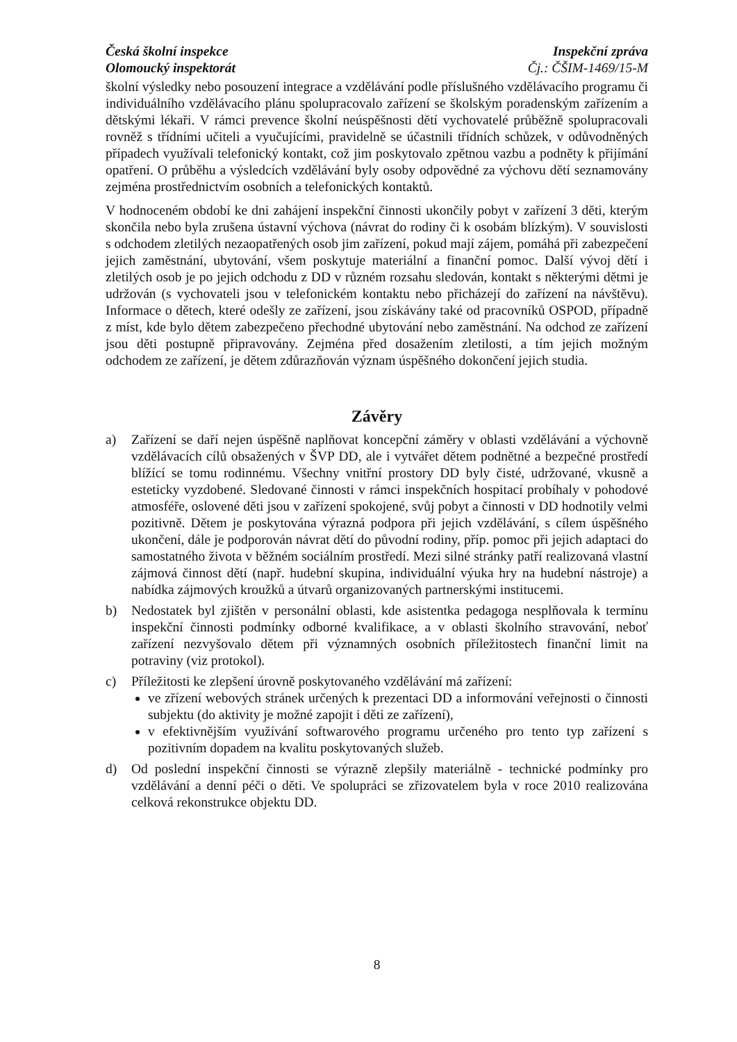Česká školní inspekce
Olomoucký inspektorát
Inspekční zpráva
Čj.: ČŠIM-1469/15-M
školní výsledky nebo posouzení integrace a vzdělávání podle příslušného vzdělávacího programu či individuálního vzdělávacího plánu spolupracovalo zařízení se školským poradenským zařízením a dětskými lékaři. V rámci prevence školní neúspěšnosti dětí vychovatelé průběžně spolupracovali rovněž s třídními učiteli a vyučujícími, pravidelně se účastnili třídních schůzek, v odůvodněných případech využívali telefonický kontakt, což jim poskytovalo zpětnou vazbu a podněty k přijímání opatření. O průběhu a výsledcích vzdělávání byly osoby odpovědné za výchovu dětí seznamovány zejména prostřednictvím osobních a telefonických kontaktů.
V hodnoceném období ke dni zahájení inspekční činnosti ukončily pobyt v zařízení 3 děti, kterým skončila nebo byla zrušena ústavní výchova (návrat do rodiny či k osobám blízkým). V souvislosti s odchodem zletilých nezaopatřených osob jim zařízení, pokud mají zájem, pomáhá při zabezpečení jejich zaměstnání, ubytování, všem poskytuje materiální a finanční pomoc. Další vývoj dětí i zletilých osob je po jejich odchodu z DD v různém rozsahu sledován, kontakt s některými dětmi je udržován (s vychovateli jsou v telefonickém kontaktu nebo přicházejí do zařízení na návštěvu). Informace o dětech, které odešly ze zařízení, jsou získávány také od pracovníků OSPOD, případně z míst, kde bylo dětem zabezpečeno přechodné ubytování nebo zaměstnání. Na odchod ze zařízení jsou děti postupně připravovány. Zejména před dosažením zletilosti, a tím jejich možným odchodem ze zařízení, je dětem zdůrazňován význam úspěšného dokončení jejich studia.
Závěry
a) Zařízení se daří nejen úspěšně naplňovat koncepční záměry v oblasti vzdělávání a výchovně vzdělávacích cílů obsažených v ŠVP DD, ale i vytvářet dětem podnětné a bezpečné prostředí blížící se tomu rodinnému. Všechny vnitřní prostory DD byly čisté, udržované, vkusně a esteticky vyzdobené. Sledované činnosti v rámci inspekčních hospitací probíhaly v pohodové atmosféře, oslovené děti jsou v zařízení spokojené, svůj pobyt a činnosti v DD hodnotily velmi pozitivně. Dětem je poskytována výrazná podpora při jejich vzdělávání, s cílem úspěšného ukončení, dále je podporován návrat dětí do původní rodiny, příp. pomoc při jejich adaptaci do samostatného života v běžném sociálním prostředí. Mezi silné stránky patří realizovaná vlastní zájmová činnost dětí (např. hudební skupina, individuální výuka hry na hudební nástroje) a nabídka zájmových kroužků a útvarů organizovaných partnerskými institucemi.
b) Nedostatek byl zjištěn v personální oblasti, kde asistentka pedagoga nesplňovala k termínu inspekční činnosti podmínky odborné kvalifikace, a v oblasti školního stravování, neboť zařízení nezvyšovalo dětem při významných osobních příležitostech finanční limit na potraviny (viz protokol).
c) Příležitosti ke zlepšení úrovně poskytovaného vzdělávání má zařízení:
ve zřízení webových stránek určených k prezentaci DD a informování veřejnosti o činnosti subjektu (do aktivity je možné zapojit i děti ze zařízení),
v efektivnějším využívání softwarového programu určeného pro tento typ zařízení s pozitivním dopadem na kvalitu poskytovaných služeb.
d) Od poslední inspekční činnosti se výrazně zlepšily materiálně - technické podmínky pro vzdělávání a denní péči o děti. Ve spolupráci se zřizovatelem byla v roce 2010 realizována celková rekonstrukce objektu DD.
8